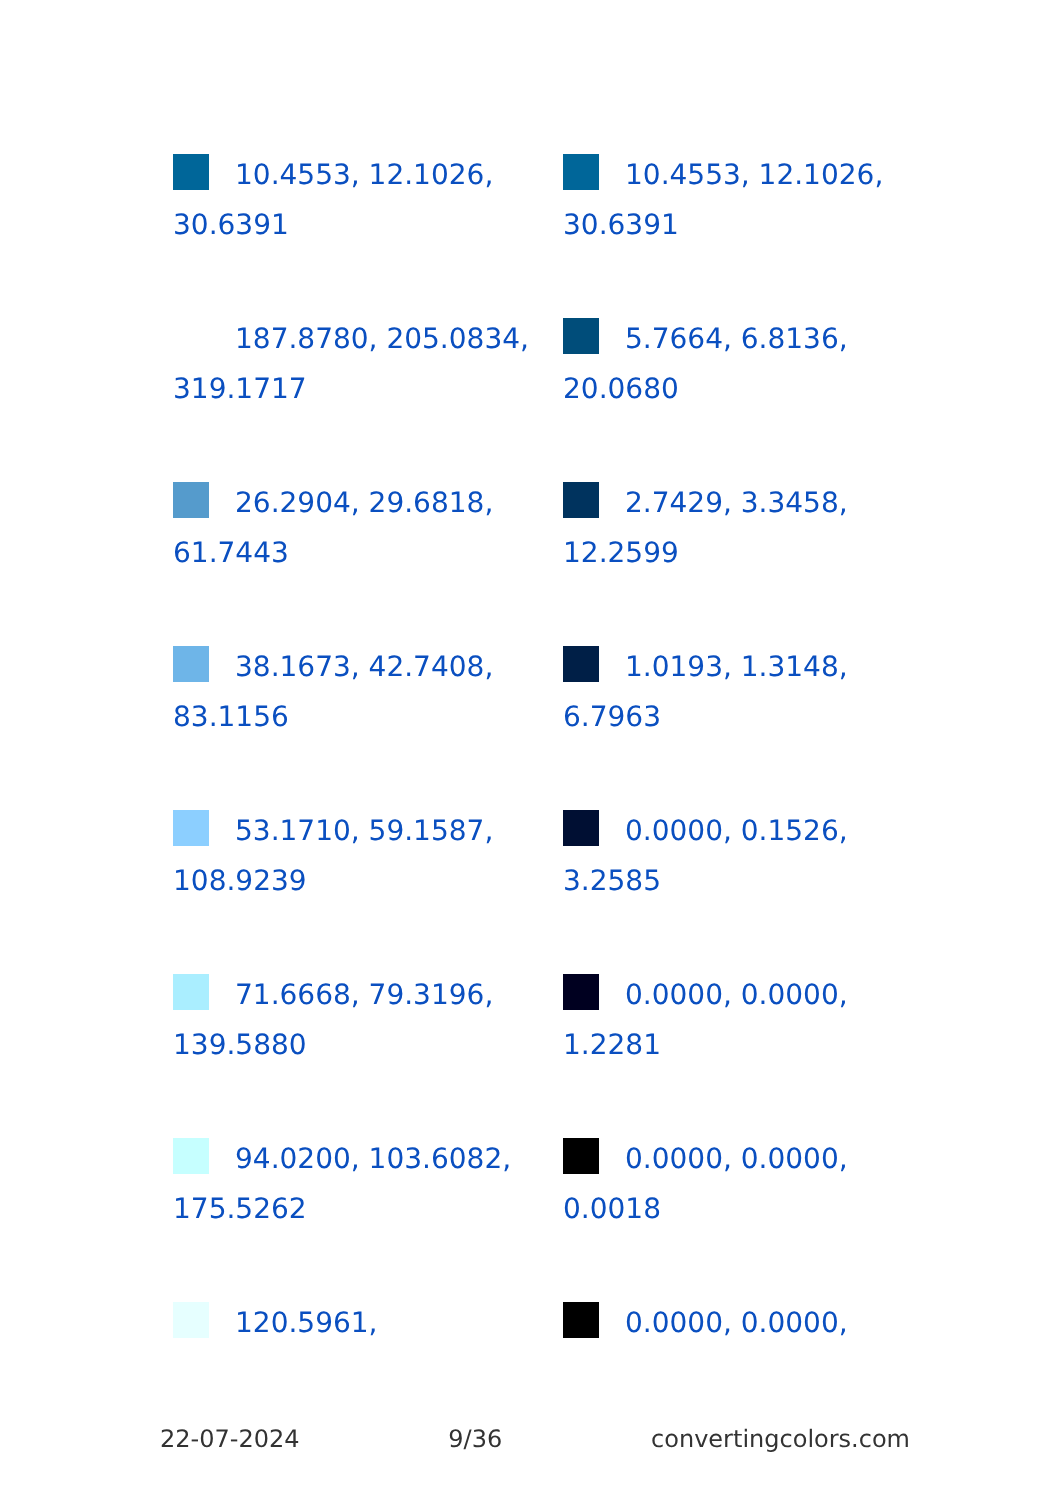10.4553, 12.1026, 30.6391
10.4553, 12.1026, 30.6391
187.8780, 205.0834, 319.1717
5.7664, 6.8136, 20.0680
26.2904, 29.6818, 61.7443
2.7429, 3.3458, 12.2599
38.1673, 42.7408, 83.1156
1.0193, 1.3148, 6.7963
53.1710, 59.1587, 108.9239
0.0000, 0.1526, 3.2585
71.6668, 79.3196, 139.5880
0.0000, 0.0000, 1.2281
94.0200, 103.6082, 175.5262
0.0000, 0.0000, 0.0018
120.5961,
0.0000, 0.0000,
22-07-2024 9/36 convertingcolors.com